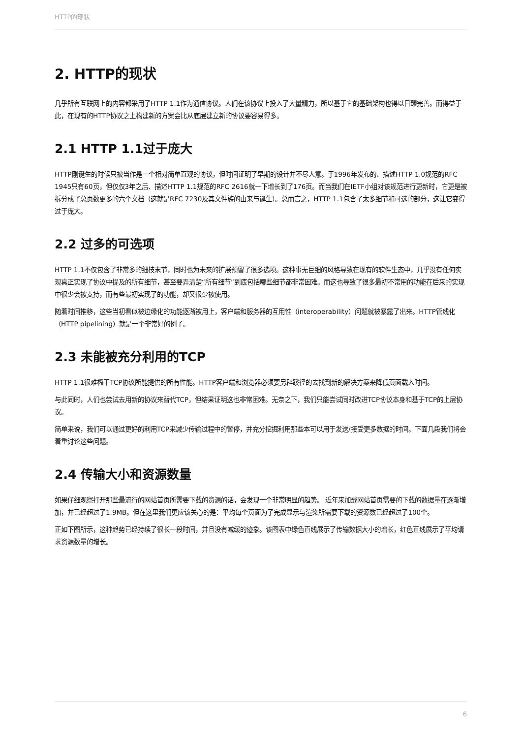HTTP的现状
2. HTTP的现状
几乎所有互联网上的内容都采用了HTTP 1.1作为通信协议。人们在该协议上投入了大量精力，所以基于它的基础架构也得以日臻完善。而得益于此，在现有的HTTP协议之上构建新的方案会比从底层建立新的协议要容易得多。
2.1 HTTP 1.1过于庞大
HTTP刚诞生的时候只被当作是一个相对简单直观的协议，但时间证明了早期的设计并不尽人意。于1996年发布的、描述HTTP 1.0规范的RFC 1945只有60页，但仅仅3年之后、描述HTTP 1.1规范的RFC 2616就一下增长到了176页。而当我们在IETF小组对该规范进行更新时，它更是被拆分成了总页数更多的六个文档（这就是RFC 7230及其文件族的由来与诞生）。总而言之，HTTP 1.1包含了太多细节和可选的部分，这让它变得过于庞大。
2.2 过多的可选项
HTTP 1.1不仅包含了非常多的细枝末节，同时也为未来的扩展预留了很多选项。这种事无巨细的风格导致在现有的软件生态中，几乎没有任何实现真正实现了协议中提及的所有细节，甚至要弄清楚“所有细节”到底包括哪些细节都非常困难。而这也导致了很多最初不常用的功能在后来的实现中很少会被支持，而有些最初实现了的功能，却又很少被使用。
随着时间推移，这些当初看似被边缘化的功能逐渐被用上，客户端和服务器的互用性（interoperability）问题就被暴露了出来。HTTP管线化（HTTP pipelining）就是一个非常好的例子。
2.3 未能被充分利用的TCP
HTTP 1.1很难榨干TCP协议所能提供的所有性能。HTTP客户端和浏览器必须要另辟蹊径的去找到新的解决方案来降低页面载入时间。
与此同时，人们也尝试去用新的协议来替代TCP，但结果证明这也非常困难。无奈之下，我们只能尝试同时改进TCP协议本身和基于TCP的上层协议。
简单来说，我们可以通过更好的利用TCP来减少传输过程中的暂停，并充分挖掘利用那些本可以用于发送/接受更多数据的时间。下面几段我们将会着重讨论这些问题。
2.4 传输大小和资源数量
如果仔细观察打开那些最流行的网站首页所需要下载的资源的话，会发现一个非常明显的趋势。 近年来加载网站首页需要的下载的数据量在逐渐增加，并已经超过了1.9MB。但在这里我们更应该关心的是：平均每个页面为了完成显示与渲染所需要下载的资源数已经超过了100个。
正如下图所示，这种趋势已经持续了很长一段时间，并且没有减缓的迹象。该图表中绿色直线展示了传输数据大小的增长，红色直线展示了平均请求资源数量的增长。
6